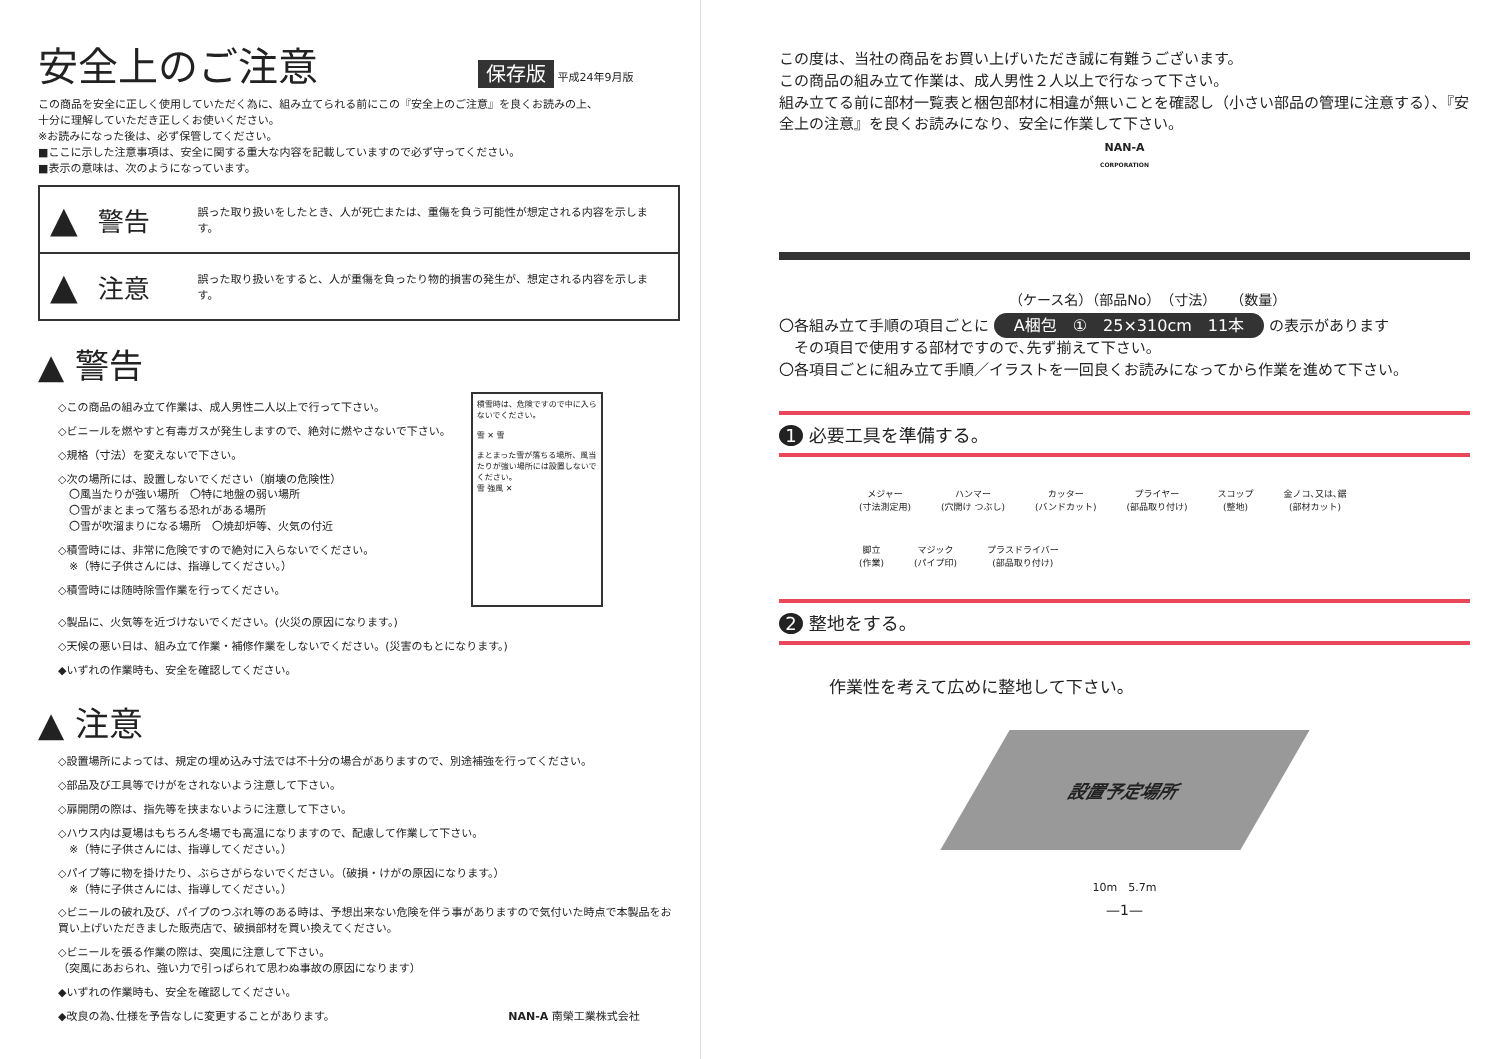安全上のご注意
保存版 平成24年9月版
この商品を安全に正しく使用していただく為に、組み立てられる前にこの『安全上のご注意』を良くお読みの上、
十分に理解していただき正しくお使いください。
※お読みになった後は、必ず保管してください。
■ここに示した注意事項は、安全に関する重大な内容を記載していますので必ず守ってください。
■表示の意味は、次のようになっています。
▲ 警告 誤った取り扱いをしたとき、人が死亡または、重傷を負う可能性が想定される内容を示します。
▲ 注意 誤った取り扱いをすると、人が重傷を負ったり物的損害の発生が、想定される内容を示します。
▲ 警告
◇この商品の組み立て作業は、成人男性二人以上で行って下さい。
◇ビニールを燃やすと有毒ガスが発生しますので、絶対に燃やさないで下さい。
◇規格（寸法）を変えないで下さい。
◇次の場所には、設置しないでください（崩壊の危険性）
　〇風当たりが強い場所　〇特に地盤の弱い場所
　〇雪がまとまって落ちる恐れがある場所
　〇雪が吹溜まりになる場所　〇焼却炉等、火気の付近
◇積雪時には、非常に危険ですので絶対に入らないでください。
　※（特に子供さんには、指導してください。）
◇積雪時には随時除雪作業を行ってください。
積雪時は、危険ですので中に入らないでください。
雪 ✕ 雪
まとまった雪が落ちる場所、風当たりが強い場所には設置しないでください。
雪 強風 ✕
◇製品に、火気等を近づけないでください。(火災の原因になります。)
◇天候の悪い日は、組み立て作業・補修作業をしないでください。(災害のもとになります。)
◆いずれの作業時も、安全を確認してください。
▲ 注意
◇設置場所によっては、規定の埋め込み寸法では不十分の場合がありますので、別途補強を行ってください。
◇部品及び工具等でけがをされないよう注意して下さい。
◇扉開閉の際は、指先等を挟まないように注意して下さい。
◇ハウス内は夏場はもちろん冬場でも高温になりますので、配慮して作業して下さい。
　※（特に子供さんには、指導してください。）
◇パイプ等に物を掛けたり、ぶらさがらないでください。（破損・けがの原因になります。）
　※（特に子供さんには、指導してください。）
◇ビニールの破れ及び、パイプのつぶれ等のある時は、予想出来ない危険を伴う事がありますので気付いた時点で本製品をお買い上げいただきました販売店で、破損部材を買い換えてください。
◇ビニールを張る作業の際は、突風に注意して下さい。
（突風にあおられ、強い力で引っぱられて思わぬ事故の原因になります）
◆いずれの作業時も、安全を確認してください。
◆改良の為､仕様を予告なしに変更することがあります。 NAN-A 南榮工業株式会社
この度は、当社の商品をお買い上げいただき誠に有難うございます。
この商品の組み立て作業は、成人男性２人以上で行なって下さい。
組み立てる前に部材一覧表と梱包部材に相違が無いことを確認し（小さい部品の管理に注意する）、『安全上の注意』を良くお読みになり、安全に作業して下さい。
NAN-A
CORPORATION
（ケース名）（部品No）　（寸法）　　（数量）
〇各組み立て手順の項目ごとに A梱包　①　25×310cm　11本 の表示があります
　その項目で使用する部材ですので､先ず揃えて下さい。
〇各項目ごとに組み立て手順／イラストを一回良くお読みになってから作業を進めて下さい。
1 必要工具を準備する。
メジャー
(寸法測定用)
ハンマー
(穴開け つぶし)
カッター
(バンドカット)
プライヤー
(部品取り付け)
スコップ
(整地)
金ノコ､又は､鋸
(部材カット)
脚立
(作業)
マジック
(パイプ印)
プラスドライバー
(部品取り付け)
2 整地をする。
作業性を考えて広めに整地して下さい。
設置予定場所
10m　5.7m
—1—